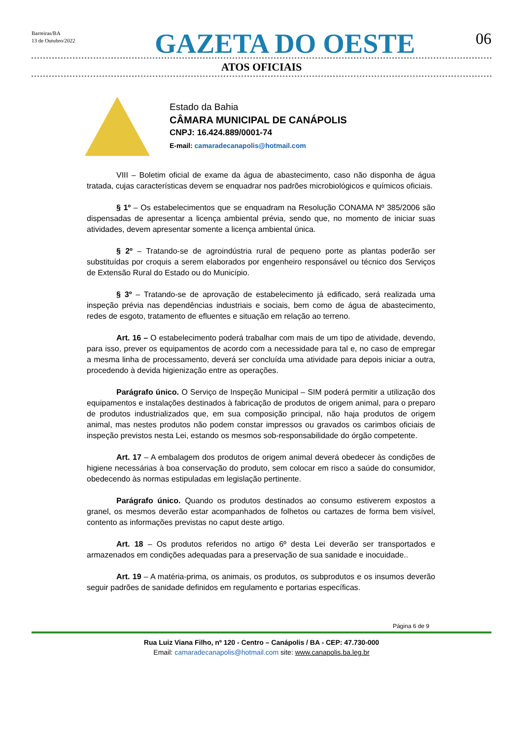Barreiras/BA
13 de Outubro/2022
GAZETA DO OESTE
06
ATOS OFICIAIS
Estado da Bahia
CÂMARA MUNICIPAL DE CANÁPOLIS
CNPJ: 16.424.889/0001-74
E-mail: camaradecanapolis@hotmail.com
VIII – Boletim oficial de exame da água de abastecimento, caso não disponha de água tratada, cujas características devem se enquadrar nos padrões microbiológicos e químicos oficiais.
§ 1º – Os estabelecimentos que se enquadram na Resolução CONAMA Nº 385/2006 são dispensadas de apresentar a licença ambiental prévia, sendo que, no momento de iniciar suas atividades, devem apresentar somente a licença ambiental única.
§ 2º – Tratando-se de agroindústria rural de pequeno porte as plantas poderão ser substituídas por croquis a serem elaborados por engenheiro responsável ou técnico dos Serviços de Extensão Rural do Estado ou do Município.
§ 3º – Tratando-se de aprovação de estabelecimento já edificado, será realizada uma inspeção prévia nas dependências industriais e sociais, bem como de água de abastecimento, redes de esgoto, tratamento de efluentes e situação em relação ao terreno.
Art. 16 – O estabelecimento poderá trabalhar com mais de um tipo de atividade, devendo, para isso, prever os equipamentos de acordo com a necessidade para tal e, no caso de empregar a mesma linha de processamento, deverá ser concluída uma atividade para depois iniciar a outra, procedendo à devida higienização entre as operações.
Parágrafo único. O Serviço de Inspeção Municipal – SIM poderá permitir a utilização dos equipamentos e instalações destinados à fabricação de produtos de origem animal, para o preparo de produtos industrializados que, em sua composição principal, não haja produtos de origem animal, mas nestes produtos não podem constar impressos ou gravados os carimbos oficiais de inspeção previstos nesta Lei, estando os mesmos sob-responsabilidade do órgão competente.
Art. 17 – A embalagem dos produtos de origem animal deverá obedecer às condições de higiene necessárias à boa conservação do produto, sem colocar em risco a saúde do consumidor, obedecendo às normas estipuladas em legislação pertinente.
Parágrafo único. Quando os produtos destinados ao consumo estiverem expostos a granel, os mesmos deverão estar acompanhados de folhetos ou cartazes de forma bem visível, contento as informações previstas no caput deste artigo.
Art. 18 – Os produtos referidos no artigo 6º desta Lei deverão ser transportados e armazenados em condições adequadas para a preservação de sua sanidade e inocuidade..
Art. 19 – A matéria-prima, os animais, os produtos, os subprodutos e os insumos deverão seguir padrões de sanidade definidos em regulamento e portarias específicas.
Página 6 de 9
Rua Luiz Viana Filho, nº 120 - Centro – Canápolis / BA - CEP: 47.730-000
Email: camaradecanapolis@hotmail.com site: www.canapolis.ba.leg.br